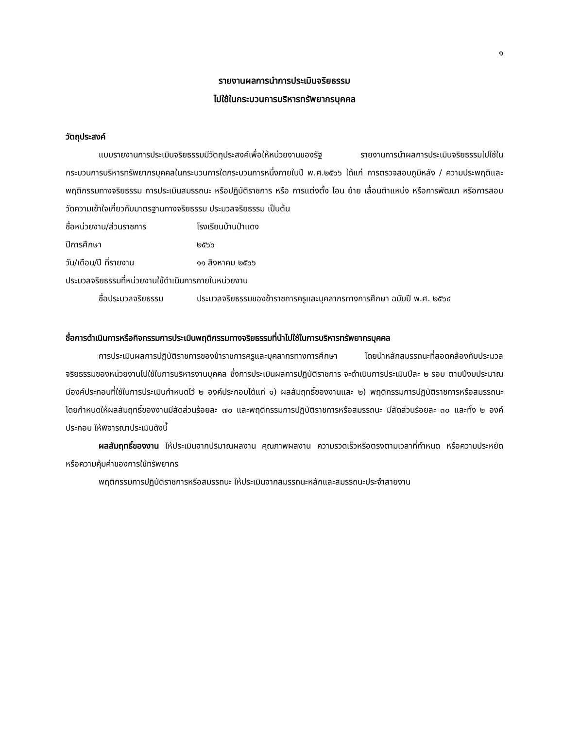๑
รายงานผลการนำการประเมินจริยธรรม
ไปใช้ในกระบวนการบริหารทรัพยากรบุคคล
วัตถุประสงค์
แบบรายงานการประเมินจริยธรรมมีวัตถุประสงค์เพื่อให้หน่วยงานของรัฐ รายงานการนำผลการประเมินจริยธรรมไปใช้ในกระบวนการบริหารทรัพยากรบุคคลในกระบวนการใดกระบวนการหนึ่งภายในปี พ.ศ.๒๕๖๖ ได้แก่ การตรวจสอบภูมิหลัง / ความประพฤติและพฤติกรรมทางจริยธรรม การประเมินสมรรถนะ หรือปฏิบัติราชการ หรือ การแต่งตั้ง โอน ย้าย เลื่อนตำแหน่ง หรือการพัฒนา หรือการสอบวัดความเข้าใจเกี่ยวกับมาตรฐานทางจริยธรรม ประมวลจริยธรรม เป็นต้น
ชื่อหน่วยงาน/ส่วนราชการ โรงเรียนบ้านป่าแดง
ปีการศึกษา ๒๕๖๖
วัน/เดือน/ปี ที่รายงาน ๑๑ สิงหาคม ๒๕๖๖
ประมวลจริยธรรมที่หน่วยงานใช้ดำเนินการภายในหน่วยงาน
ชื่อประมวลจริยธรรม ประมวลจริยธรรมของข้าราชการครูและบุคลากรทางการศึกษา ฉบับปี พ.ศ. ๒๕๖๔
ชื่อการดำเนินการหรือกิจกรรมการประเมินพฤติกรรมทางจริยธรรมที่นำไปใช้ในการบริหารทรัพยากรบุคคล
การประเมินผลการปฏิบัติราชการของข้าราชการครูและบุคลากรทางการศึกษา โดยนำหลักสมรรถนะที่สอดคล้องกับประมวลจริยธรรมของหน่วยงานไปใช้ในการบริหารงานบุคคล ซึ่งการประเมินผลการปฏิบัติราชการ จะดำเนินการประเมินปีละ ๒ รอบ ตามปีงบประมาณ มีองค์ประกอบที่ใช้ในการประเมินกำหนดไว้ ๒ องค์ประกอบได้แก่ ๑) ผลสัมฤทธิ์ของงานและ ๒) พฤติกรรมการปฏิบัติราชการหรือสมรรถนะ โดยกำหนดให้ผลสัมฤทธิ์ของงานมีสัดส่วนร้อยละ ๗๐ และพฤติกรรมการปฏิบัติราชการหรือสมรรถนะ มีสัดส่วนร้อยละ ๓๐ และทั้ง ๒ องค์ประกอบ ให้พิจารณาประเมินดังนี้
ผลสัมฤทธิ์ของงาน ให้ประเมินจากปริมาณผลงาน คุณภาพผลงาน ความรวดเร็วหรือตรงตามเวลาที่กำหนด หรือความประหยัด หรือความคุ้มค่าของการใช้ทรัพยากร
พฤติกรรมการปฏิบัติราชการหรือสมรรถนะ ให้ประเมินจากสมรรถนะหลักและสมรรถนะประจำสายงาน